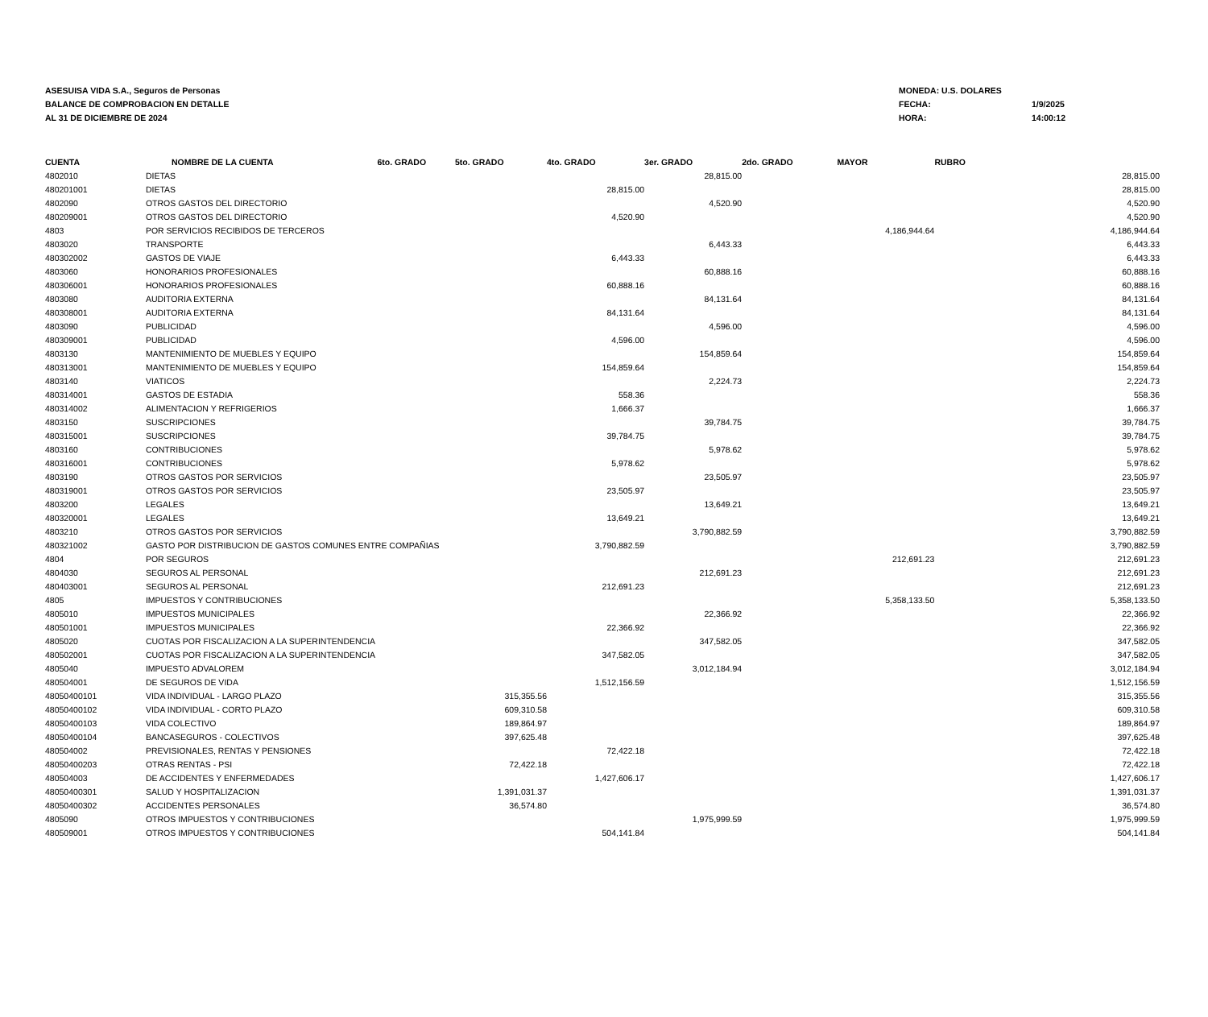ASESUISA VIDA S.A., Seguros de Personas
BALANCE DE COMPROBACION EN DETALLE
AL 31 DE DICIEMBRE DE 2024
MONEDA: U.S. DOLARES
FECHA: 1/9/2025
HORA: 14:00:12
| CUENTA | NOMBRE DE LA CUENTA | 6to. GRADO | 5to. GRADO | 4to. GRADO | 3er. GRADO | 2do. GRADO | MAYOR | RUBRO |
| --- | --- | --- | --- | --- | --- | --- | --- | --- |
| 4802010 | DIETAS | | | | 28,815.00 | | | 28,815.00 |
| 480201001 | DIETAS | | | 28,815.00 | | | | 28,815.00 |
| 4802090 | OTROS GASTOS DEL DIRECTORIO | | | | 4,520.90 | | | 4,520.90 |
| 480209001 | OTROS GASTOS DEL DIRECTORIO | | | 4,520.90 | | | | 4,520.90 |
| 4803 | POR SERVICIOS RECIBIDOS DE TERCEROS | | | | | | 4,186,944.64 | 4,186,944.64 |
| 4803020 | TRANSPORTE | | | | 6,443.33 | | | 6,443.33 |
| 480302002 | GASTOS DE VIAJE | | | 6,443.33 | | | | 6,443.33 |
| 4803060 | HONORARIOS PROFESIONALES | | | | 60,888.16 | | | 60,888.16 |
| 480306001 | HONORARIOS PROFESIONALES | | | 60,888.16 | | | | 60,888.16 |
| 4803080 | AUDITORIA EXTERNA | | | | 84,131.64 | | | 84,131.64 |
| 480308001 | AUDITORIA EXTERNA | | | 84,131.64 | | | | 84,131.64 |
| 4803090 | PUBLICIDAD | | | | 4,596.00 | | | 4,596.00 |
| 480309001 | PUBLICIDAD | | | 4,596.00 | | | | 4,596.00 |
| 4803130 | MANTENIMIENTO DE MUEBLES Y EQUIPO | | | | 154,859.64 | | | 154,859.64 |
| 480313001 | MANTENIMIENTO DE MUEBLES Y EQUIPO | | | 154,859.64 | | | | 154,859.64 |
| 4803140 | VIATICOS | | | | 2,224.73 | | | 2,224.73 |
| 480314001 | GASTOS DE ESTADIA | | | 558.36 | | | | 558.36 |
| 480314002 | ALIMENTACION Y REFRIGERIOS | | | 1,666.37 | | | | 1,666.37 |
| 4803150 | SUSCRIPCIONES | | | | 39,784.75 | | | 39,784.75 |
| 480315001 | SUSCRIPCIONES | | | 39,784.75 | | | | 39,784.75 |
| 4803160 | CONTRIBUCIONES | | | | 5,978.62 | | | 5,978.62 |
| 480316001 | CONTRIBUCIONES | | | 5,978.62 | | | | 5,978.62 |
| 4803190 | OTROS GASTOS POR SERVICIOS | | | | 23,505.97 | | | 23,505.97 |
| 480319001 | OTROS GASTOS POR SERVICIOS | | | 23,505.97 | | | | 23,505.97 |
| 4803200 | LEGALES | | | | 13,649.21 | | | 13,649.21 |
| 480320001 | LEGALES | | | 13,649.21 | | | | 13,649.21 |
| 4803210 | OTROS GASTOS POR SERVICIOS | | | | 3,790,882.59 | | | 3,790,882.59 |
| 480321002 | GASTO POR DISTRIBUCION DE GASTOS COMUNES ENTRE COMPAÑIAS | | | 3,790,882.59 | | | | 3,790,882.59 |
| 4804 | POR SEGUROS | | | | | | 212,691.23 | 212,691.23 |
| 4804030 | SEGUROS AL PERSONAL | | | | 212,691.23 | | | 212,691.23 |
| 480403001 | SEGUROS AL PERSONAL | | | 212,691.23 | | | | 212,691.23 |
| 4805 | IMPUESTOS Y CONTRIBUCIONES | | | | | | 5,358,133.50 | 5,358,133.50 |
| 4805010 | IMPUESTOS MUNICIPALES | | | | 22,366.92 | | | 22,366.92 |
| 480501001 | IMPUESTOS MUNICIPALES | | | 22,366.92 | | | | 22,366.92 |
| 4805020 | CUOTAS POR FISCALIZACION A LA SUPERINTENDENCIA | | | | 347,582.05 | | | 347,582.05 |
| 480502001 | CUOTAS POR FISCALIZACION A LA SUPERINTENDENCIA | | | 347,582.05 | | | | 347,582.05 |
| 4805040 | IMPUESTO ADVALOREM | | | | 3,012,184.94 | | | 3,012,184.94 |
| 480504001 | DE SEGUROS DE VIDA | | | 1,512,156.59 | | | | 1,512,156.59 |
| 48050400101 | VIDA INDIVIDUAL - LARGO PLAZO | | 315,355.56 | | | | | 315,355.56 |
| 48050400102 | VIDA INDIVIDUAL - CORTO PLAZO | | 609,310.58 | | | | | 609,310.58 |
| 48050400103 | VIDA COLECTIVO | | 189,864.97 | | | | | 189,864.97 |
| 48050400104 | BANCASEGUROS - COLECTIVOS | | 397,625.48 | | | | | 397,625.48 |
| 480504002 | PREVISIONALES, RENTAS Y PENSIONES | | | 72,422.18 | | | | 72,422.18 |
| 48050400203 | OTRAS RENTAS - PSI | | 72,422.18 | | | | | 72,422.18 |
| 480504003 | DE ACCIDENTES Y ENFERMEDADES | | | 1,427,606.17 | | | | 1,427,606.17 |
| 48050400301 | SALUD Y HOSPITALIZACION | | 1,391,031.37 | | | | | 1,391,031.37 |
| 48050400302 | ACCIDENTES PERSONALES | | 36,574.80 | | | | | 36,574.80 |
| 4805090 | OTROS IMPUESTOS Y CONTRIBUCIONES | | | | 1,975,999.59 | | | 1,975,999.59 |
| 480509001 | OTROS IMPUESTOS Y CONTRIBUCIONES | | | 504,141.84 | | | | 504,141.84 |